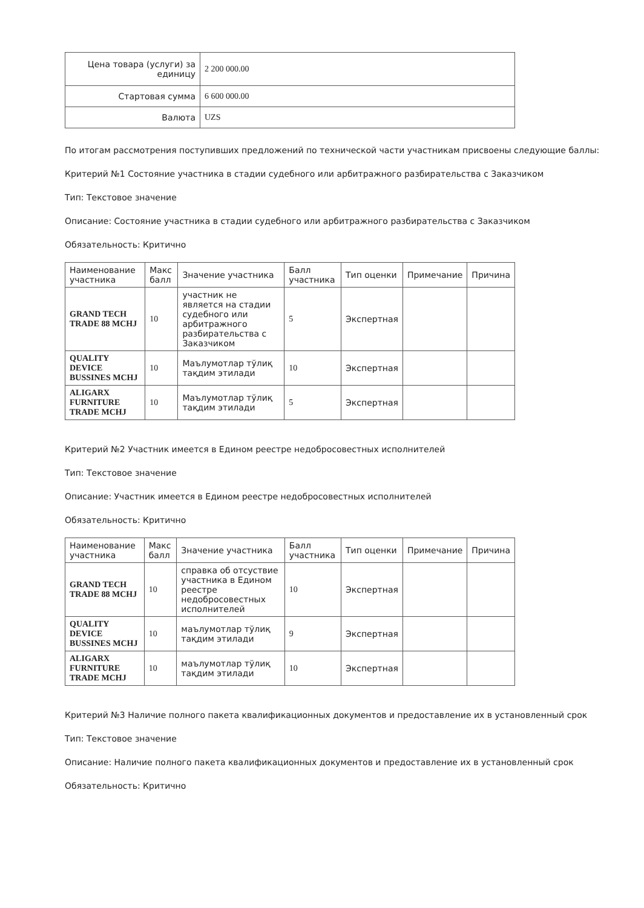| Цена товара (услуги) за единицу | 2 200 000.00 |
| Стартовая сумма | 6 600 000.00 |
| Валюта | UZS |
По итогам рассмотрения поступивших предложений по технической части участникам присвоены следующие баллы:
Критерий №1 Состояние участника в стадии судебного или арбитражного разбирательства с Заказчиком
Тип: Текстовое значение
Описание: Состояние участника в стадии судебного или арбитражного разбирательства с Заказчиком
Обязательность: Критично
| Наименование участника | Макс балл | Значение участника | Балл участника | Тип оценки | Примечание | Причина |
| --- | --- | --- | --- | --- | --- | --- |
| GRAND TECH TRADE 88 MCHJ | 10 | участник не является на стадии судебного или арбитражного разбирательства с Заказчиком | 5 | Экспертная | | |
| QUALITY DEVICE BUSSINES MCHJ | 10 | Маълумотлар тўлиқ тақдим этилади | 10 | Экспертная | | |
| ALIGARX FURNITURE TRADE MCHJ | 10 | Маълумотлар тўлиқ тақдим этилади | 5 | Экспертная | | |
Критерий №2 Участник имеется в Едином реестре недобросовестных исполнителей
Тип: Текстовое значение
Описание: Участник имеется в Едином реестре недобросовестных исполнителей
Обязательность: Критично
| Наименование участника | Макс балл | Значение участника | Балл участника | Тип оценки | Примечание | Причина |
| --- | --- | --- | --- | --- | --- | --- |
| GRAND TECH TRADE 88 MCHJ | 10 | справка об отсуствие участника в Едином реестре недобросовестных исполнителей | 10 | Экспертная | | |
| QUALITY DEVICE BUSSINES MCHJ | 10 | маълумотлар тўлиқ тақдим этилади | 9 | Экспертная | | |
| ALIGARX FURNITURE TRADE MCHJ | 10 | маълумотлар тўлиқ тақдим этилади | 10 | Экспертная | | |
Критерий №3 Наличие полного пакета квалификационных документов и предоставление их в установленный срок
Тип: Текстовое значение
Описание: Наличие полного пакета квалификационных документов и предоставление их в установленный срок
Обязательность: Критично